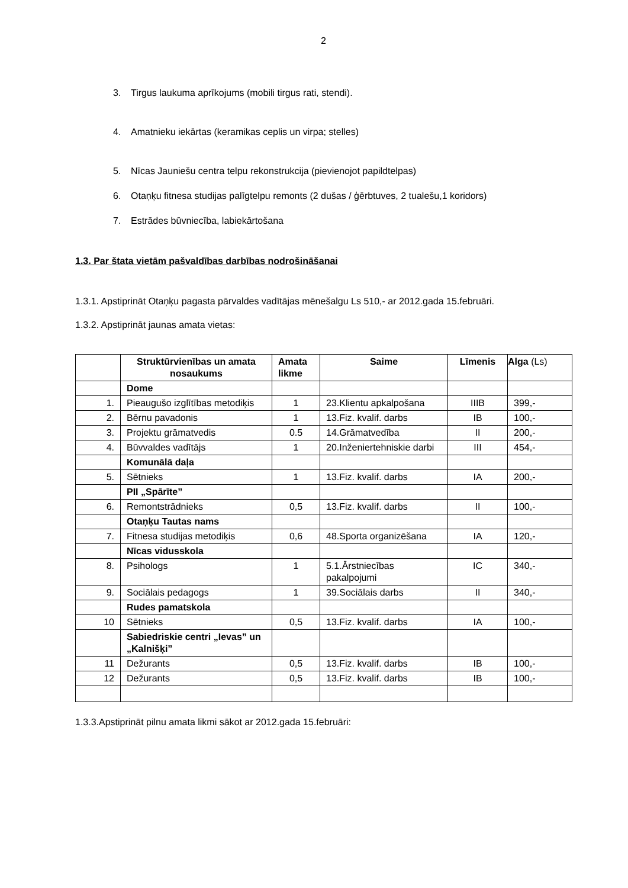2
3. Tirgus laukuma aprīkojums (mobili tirgus rati, stendi).
4. Amatnieku iekārtas (keramikas ceplis un virpa; stelles)
5. Nīcas Jauniešu centra telpu rekonstrukcija (pievienojot papildtelpas)
6. Otaņķu fitnesa studijas palīgtelpu remonts (2 dušas / ģērbtuves, 2 tualešu,1 koridors)
7. Estrādes būvniecība, labiekārtošana
1.3. Par štata vietām pašvaldības darbības nodrošināšanai
1.3.1. Apstiprināt Otaņķu pagasta pārvaldes vadītājas mēnešalgu Ls 510,- ar 2012.gada 15.februāri.
1.3.2. Apstiprināt jaunas amata vietas:
| | Struktūrvienības un amata nosaukums | Amata likme | Saime | Līmenis | Alga (Ls) |
| --- | --- | --- | --- | --- | --- |
| | Dome | | | | |
| 1. | Pieaugušo izglītības metodiķis | 1 | 23.Klientu apkalpošana | IIIB | 399,- |
| 2. | Bērnu pavadonis | 1 | 13.Fiz. kvalif. darbs | IB | 100,- |
| 3. | Projektu grāmatvedis | 0.5 | 14.Grāmatvedība | II | 200,- |
| 4. | Būvvaldes vadītājs | 1 | 20.Inženiertehniskie darbi | III | 454,- |
| | Komunālā daļa | | | | |
| 5. | Sētnieks | 1 | 13.Fiz. kvalif. darbs | IA | 200,- |
| | PII „Spārīte” | | | | |
| 6. | Remontstrādnieks | 0,5 | 13.Fiz. kvalif. darbs | II | 100,- |
| | Otaņķu Tautas nams | | | | |
| 7. | Fitnesa studijas metodiķis | 0,6 | 48.Sporta organizēšana | IA | 120,- |
| | Nīcas vidusskola | | | | |
| 8. | Psihologs | 1 | 5.1.Ārstniecības pakalpojumi | IC | 340,- |
| 9. | Sociālais pedagogs | 1 | 39.Sociālais darbs | II | 340,- |
| | Rudes pamatskola | | | | |
| 10 | Sētnieks | 0,5 | 13.Fiz. kvalif. darbs | IA | 100,- |
| | Sabiedriskie centri „Ievas” un „Kalnišķi” | | | | |
| 11 | Dežurants | 0,5 | 13.Fiz. kvalif. darbs | IB | 100,- |
| 12 | Dežurants | 0,5 | 13.Fiz. kvalif. darbs | IB | 100,- |
1.3.3.Apstiprināt pilnu amata likmi sākot ar 2012.gada 15.februāri: